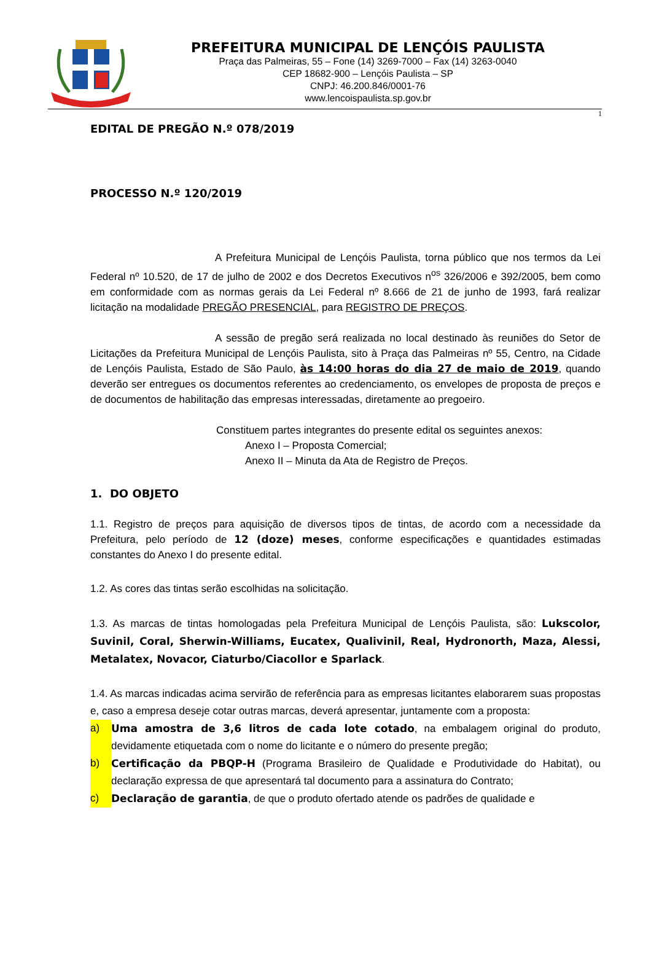PREFEITURA MUNICIPAL DE LENÇÓIS PAULISTA
Praça das Palmeiras, 55 – Fone (14) 3269-7000 – Fax (14) 3263-0040
CEP 18682-900 – Lençóis Paulista – SP
CNPJ: 46.200.846/0001-76
www.lencoispaulista.sp.gov.br
1
EDITAL DE PREGÃO N.º 078/2019
PROCESSO N.º 120/2019
A Prefeitura Municipal de Lençóis Paulista, torna público que nos termos da Lei Federal nº 10.520, de 17 de julho de 2002 e dos Decretos Executivos n<sup>os</sup> 326/2006 e 392/2005, bem como em conformidade com as normas gerais da Lei Federal nº 8.666 de 21 de junho de 1993, fará realizar licitação na modalidade PREGÃO PRESENCIAL, para REGISTRO DE PREÇOS.
A sessão de pregão será realizada no local destinado às reuniões do Setor de Licitações da Prefeitura Municipal de Lençóis Paulista, sito à Praça das Palmeiras nº 55, Centro, na Cidade de Lençóis Paulista, Estado de São Paulo, às 14:00 horas do dia 27 de maio de 2019, quando deverão ser entregues os documentos referentes ao credenciamento, os envelopes de proposta de preços e de documentos de habilitação das empresas interessadas, diretamente ao pregoeiro.
Constituem partes integrantes do presente edital os seguintes anexos:
Anexo I – Proposta Comercial;
Anexo II – Minuta da Ata de Registro de Preços.
1. DO OBJETO
1.1. Registro de preços para aquisição de diversos tipos de tintas, de acordo com a necessidade da Prefeitura, pelo período de 12 (doze) meses, conforme especificações e quantidades estimadas constantes do Anexo I do presente edital.
1.2. As cores das tintas serão escolhidas na solicitação.
1.3. As marcas de tintas homologadas pela Prefeitura Municipal de Lençóis Paulista, são: Lukscolor, Suvinil, Coral, Sherwin-Williams, Eucatex, Qualivinil, Real, Hydronorth, Maza, Alessi, Metalatex, Novacor, Ciaturbo/Ciacollor e Sparlack.
1.4. As marcas indicadas acima servirão de referência para as empresas licitantes elaborarem suas propostas e, caso a empresa deseje cotar outras marcas, deverá apresentar, juntamente com a proposta:
a) Uma amostra de 3,6 litros de cada lote cotado, na embalagem original do produto, devidamente etiquetada com o nome do licitante e o número do presente pregão;
b) Certificação da PBQP-H (Programa Brasileiro de Qualidade e Produtividade do Habitat), ou declaração expressa de que apresentará tal documento para a assinatura do Contrato;
c) Declaração de garantia, de que o produto ofertado atende os padrões de qualidade e